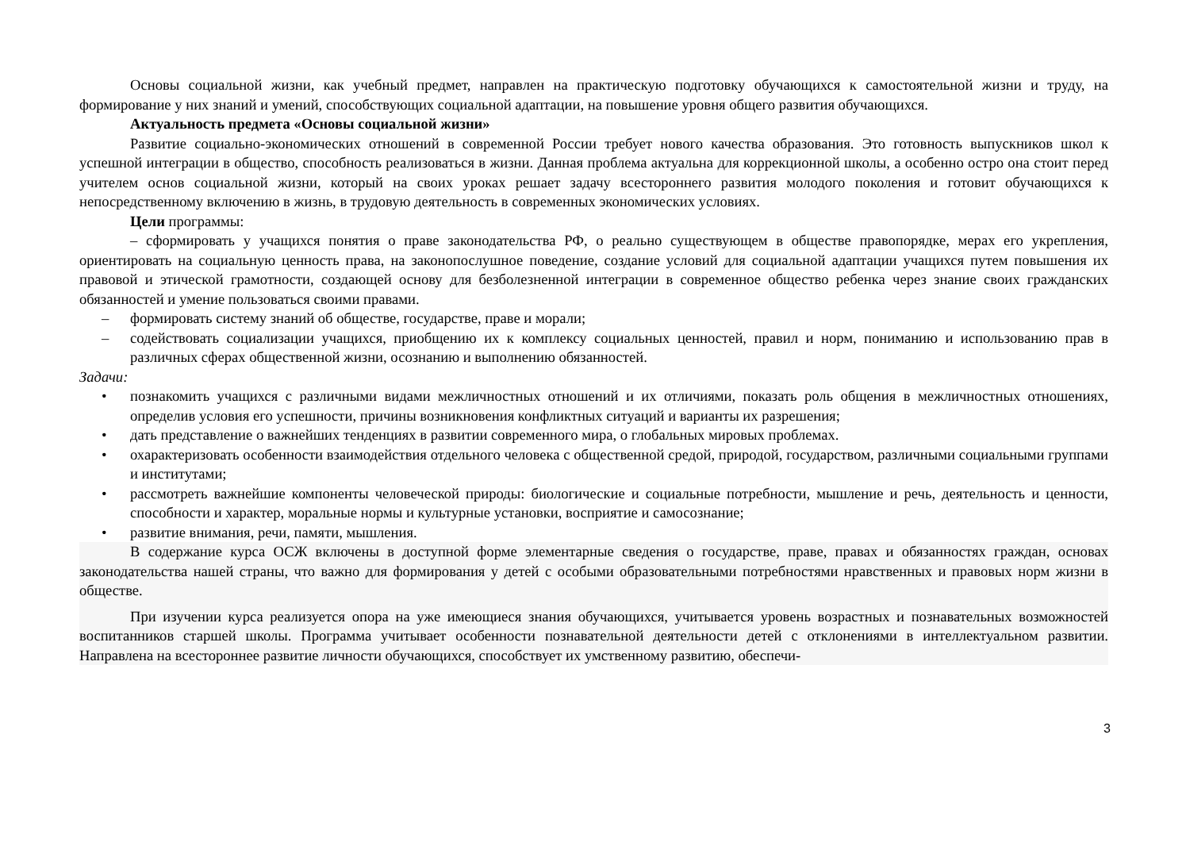Основы социальной жизни, как учебный предмет, направлен на практическую подготовку обучающихся к самостоятельной жизни и труду, на формирование у них знаний и умений, способствующих социальной адаптации, на повышение уровня общего развития обучающихся.
Актуальность предмета «Основы социальной жизни»
Развитие социально-экономических отношений в современной России требует нового качества образования. Это готовность выпускников школ к успешной интеграции в общество, способность реализоваться в жизни. Данная проблема актуальна для коррекционной школы, а особенно остро она стоит перед учителем основ социальной жизни, который на своих уроках решает задачу всестороннего развития молодого поколения и готовит обучающихся к непосредственному включению в жизнь, в трудовую деятельность в современных экономических условиях.
Цели программы:
– сформировать у учащихся понятия о праве законодательства РФ, о реально существующем в обществе правопорядке, мерах его укрепления, ориентировать на социальную ценность права, на законопослушное поведение, создание условий для социальной адаптации учащихся путем повышения их правовой и этической грамотности, создающей основу для безболезненной интеграции в современное общество ребенка через знание своих гражданских обязанностей и умение пользоваться своими правами.
– формировать систему знаний об обществе, государстве, праве и морали;
– содействовать социализации учащихся, приобщению их к комплексу социальных ценностей, правил и норм, пониманию и использованию прав в различных сферах общественной жизни, осознанию и выполнению обязанностей.
Задачи:
• познакомить учащихся с различными видами межличностных отношений и их отличиями, показать роль общения в межличностных отношениях, определив условия его успешности, причины возникновения конфликтных ситуаций и варианты их разрешения;
• дать представление о важнейших тенденциях в развитии современного мира, о глобальных мировых проблемах.
• охарактеризовать особенности взаимодействия отдельного человека с общественной средой, природой, государством, различными социальными группами и институтами;
• рассмотреть важнейшие компоненты человеческой природы: биологические и социальные потребности, мышление и речь, деятельность и ценности, способности и характер, моральные нормы и культурные установки, восприятие и самосознание;
• развитие внимания, речи, памяти, мышления.
В содержание курса ОСЖ включены в доступной форме элементарные сведения о государстве, праве, правах и обязанностях граждан, основах законодательства нашей страны, что важно для формирования у детей с особыми образовательными потребностями нравственных и правовых норм жизни в обществе.
При изучении курса реализуется опора на уже имеющиеся знания обучающихся, учитывается уровень возрастных и познавательных возможностей воспитанников старшей школы. Программа учитывает особенности познавательной деятельности детей с отклонениями в интеллектуальном развитии. Направлена на всестороннее развитие личности обучающихся, способствует их умственному развитию, обеспечи-
3